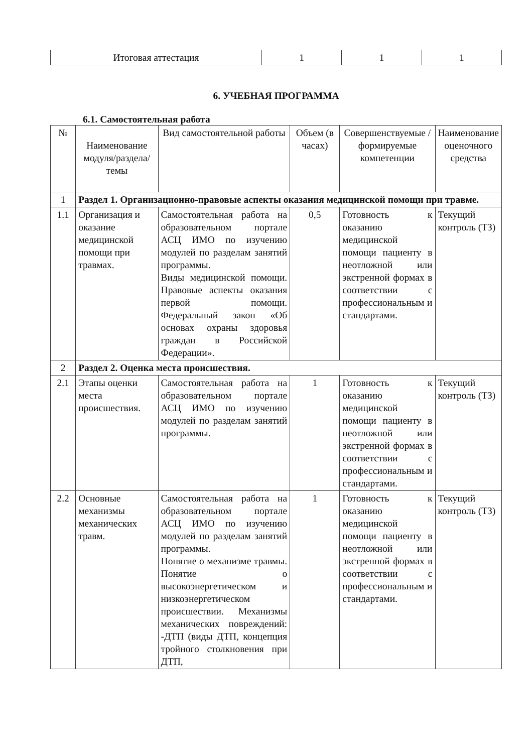| Итоговая аттестация | 1 | 1 | 1 |
6. УЧЕБНАЯ ПРОГРАММА
6.1. Самостоятельная работа
| № | Наименование модуля/раздела/ темы | Вид самостоятельной работы | Объем (в часах) | Совершенствуемые /формируемые компетенции | Наименование оценочного средства |
| --- | --- | --- | --- | --- | --- |
| 1 | Раздел 1. Организационно-правовые аспекты оказания медицинской помощи при травме. | | | | |
| 1.1 | Организация и оказание медицинской помощи при травмах. | Самостоятельная работа на образовательном портале АСЦ ИМО по изучению модулей по разделам занятий программы. Виды медицинской помощи. Правовые аспекты оказания первой помощи. Федеральный закон «Об основах охраны здоровья граждан в Российской Федерации». | 0,5 | Готовность к оказанию медицинской помощи пациенту в неотложной или экстренной формах в соответствии с профессиональным и стандартами. | Текущий контроль (ТЗ) |
| 2 | Раздел 2. Оценка места происшествия. | | | | |
| 2.1 | Этапы оценки места происшествия. | Самостоятельная работа на образовательном портале АСЦ ИМО по изучению модулей по разделам занятий программы. | 1 | Готовность к оказанию медицинской помощи пациенту в неотложной или экстренной формах в соответствии с профессиональным и стандартами. | Текущий контроль (ТЗ) |
| 2.2 | Основные механизмы механических травм. | Самостоятельная работа на образовательном портале АСЦ ИМО по изучению модулей по разделам занятий программы. Понятие о механизме травмы. Понятие о высокоэнергетическом и низкоэнергетическом происшествии. Механизмы механических повреждений: -ДТП (виды ДТП, концепция тройного столкновения при ДТП, | 1 | Готовность к оказанию медицинской помощи пациенту в неотложной или экстренной формах в соответствии с профессиональным и стандартами. | Текущий контроль (ТЗ) |